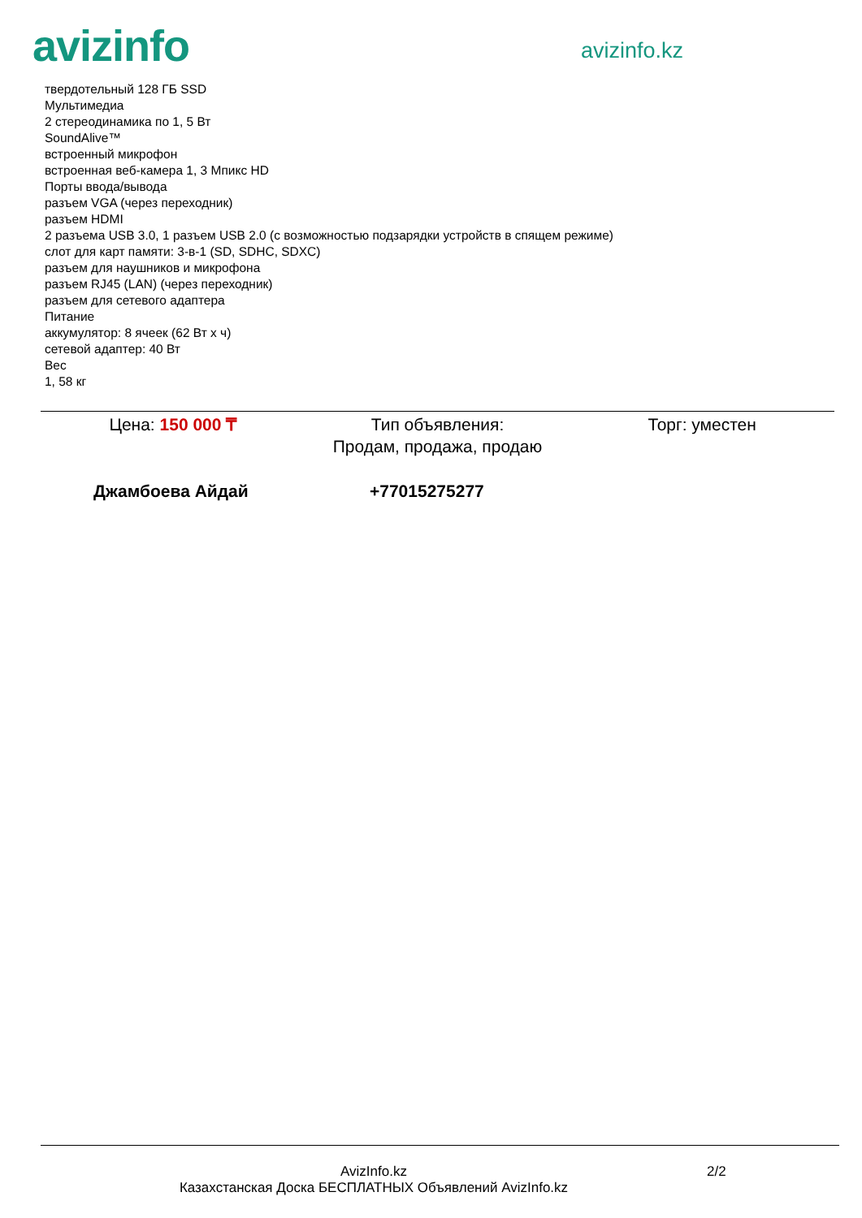avizinfo
avizinfo.kz
твердотельный 128 ГБ SSD
Мультимедиа
2 стереодинамика по 1, 5 Вт
SoundAlive™
встроенный микрофон
встроенная веб-камера 1, 3 Мпикс HD
Порты ввода/вывода
разъем VGA (через переходник)
разъем HDMI
2 разъема USB 3.0, 1 разъем USB 2.0 (с возможностью подзарядки устройств в спящем режиме)
слот для карт памяти: 3-в-1 (SD, SDHC, SDXC)
разъем для наушников и микрофона
разъем RJ45 (LAN) (через переходник)
разъем для сетевого адаптера
Питание
аккумулятор: 8 ячеек (62 Вт x ч)
сетевой адаптер: 40 Вт
Вес
1, 58 кг
Цена: 150 000 ₸ Тип объявления:
Продам, продажа, продаю
Торг: уместен
Джамбоева Айдай +77015275277
AvizInfo.kz
Казахстанская Доска БЕСПЛАТНЫХ Объявлений AvizInfo.kz
2/2